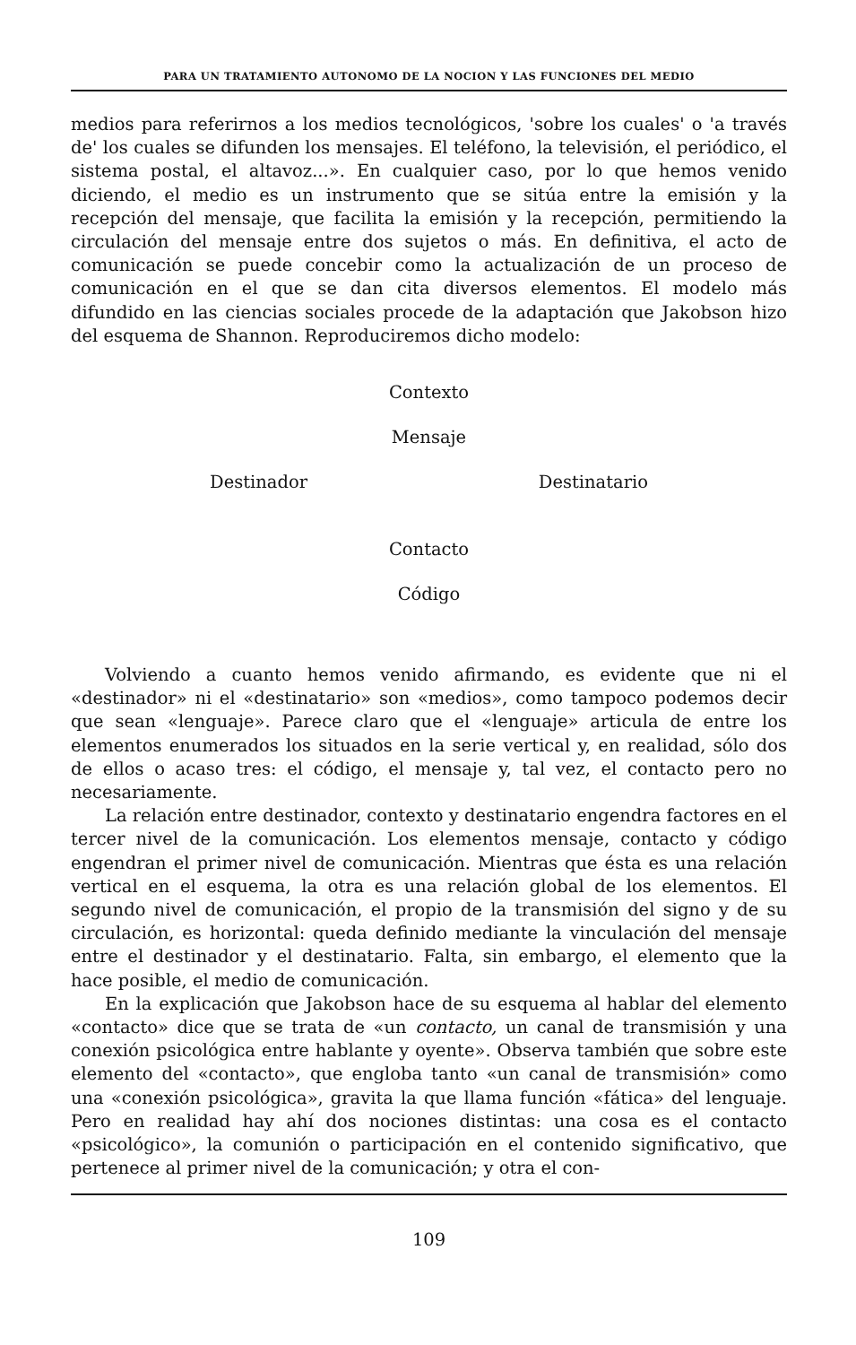PARA UN TRATAMIENTO AUTONOMO DE LA NOCION Y LAS FUNCIONES DEL MEDIO
medios para referirnos a los medios tecnológicos, 'sobre los cuales' o 'a través de' los cuales se difunden los mensajes. El teléfono, la televisión, el periódico, el sistema postal, el altavoz...». En cualquier caso, por lo que hemos venido diciendo, el medio es un instrumento que se sitúa entre la emisión y la recepción del mensaje, que facilita la emisión y la recepción, permitiendo la circulación del mensaje entre dos sujetos o más. En definitiva, el acto de comunicación se puede concebir como la actualización de un proceso de comunicación en el que se dan cita diversos elementos. El modelo más difundido en las ciencias sociales procede de la adaptación que Jakobson hizo del esquema de Shannon. Reproduciremos dicho modelo:
Contexto
Mensaje
Destinador Destinatario
Contacto
Código
Volviendo a cuanto hemos venido afirmando, es evidente que ni el «destinador» ni el «destinatario» son «medios», como tampoco podemos decir que sean «lenguaje». Parece claro que el «lenguaje» articula de entre los elementos enumerados los situados en la serie vertical y, en realidad, sólo dos de ellos o acaso tres: el código, el mensaje y, tal vez, el contacto pero no necesariamente.
La relación entre destinador, contexto y destinatario engendra factores en el tercer nivel de la comunicación. Los elementos mensaje, contacto y código engendran el primer nivel de comunicación. Mientras que ésta es una relación vertical en el esquema, la otra es una relación global de los elementos. El segundo nivel de comunicación, el propio de la transmisión del signo y de su circulación, es horizontal: queda definido mediante la vinculación del mensaje entre el destinador y el destinatario. Falta, sin embargo, el elemento que la hace posible, el medio de comunicación.
En la explicación que Jakobson hace de su esquema al hablar del elemento «contacto» dice que se trata de «un contacto, un canal de transmisión y una conexión psicológica entre hablante y oyente». Observa también que sobre este elemento del «contacto», que engloba tanto «un canal de transmisión» como una «conexión psicológica», gravita la que llama función «fática» del lenguaje. Pero en realidad hay ahí dos nociones distintas: una cosa es el contacto «psicológico», la comunión o participación en el contenido significativo, que pertenece al primer nivel de la comunicación; y otra el con-
109